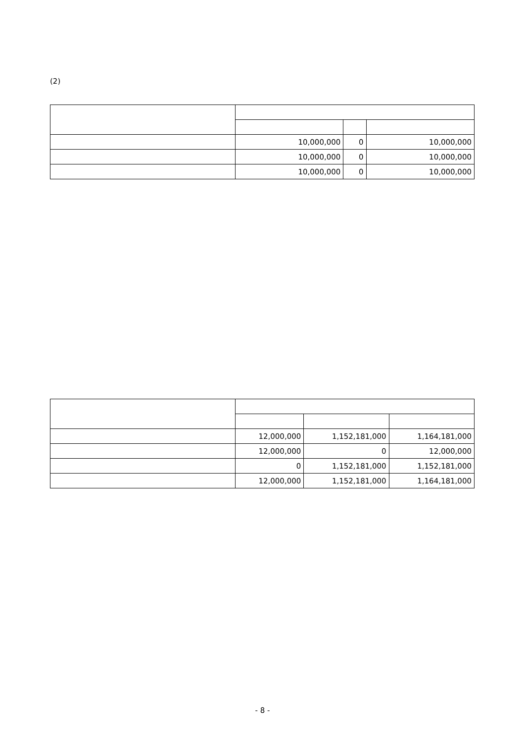(2)
| | 10,000,000 | 0 | 10,000,000 |
| | 10,000,000 | 0 | 10,000,000 |
| | 10,000,000 | 0 | 10,000,000 |
| | 12,000,000 | 1,152,181,000 | 1,164,181,000 |
| | 12,000,000 | 0 | 12,000,000 |
| | 0 | 1,152,181,000 | 1,152,181,000 |
| | 12,000,000 | 1,152,181,000 | 1,164,181,000 |
- 8 -